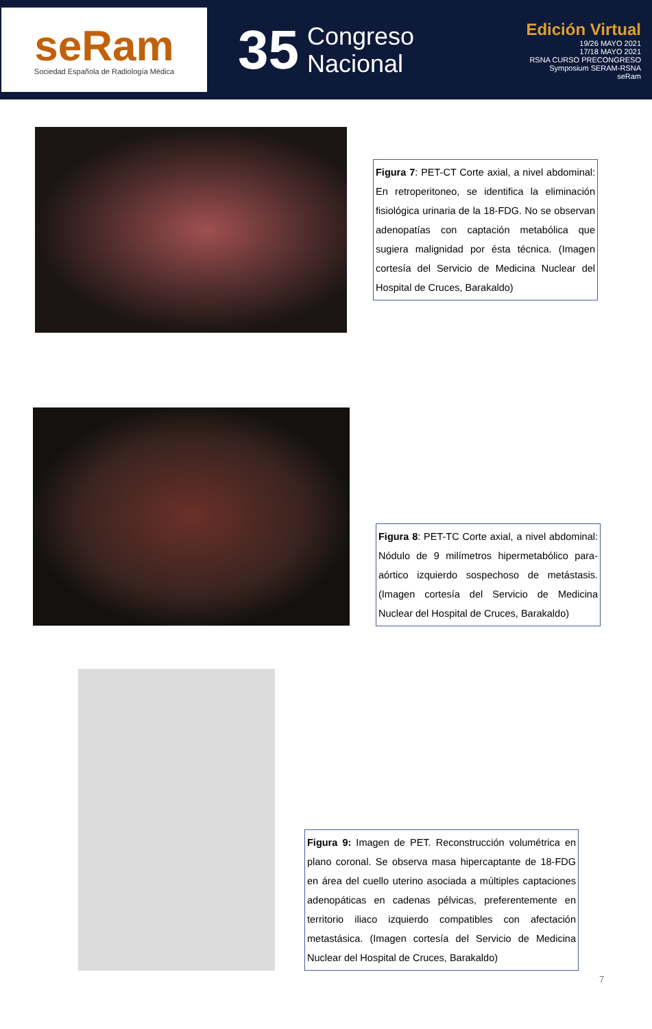seRam
Sociedad Española de Radiología Médica
35
Congreso
Nacional
Edición Virtual
19/26 MAYO 2021
17/18 MAYO 2021
RSNA CURSO PRECONGRESO
Symposium SERAM-RSNA
seRam
Figura 7: PET-CT Corte axial, a nivel abdominal: En retroperitoneo, se identifica la eliminación fisiológica urinaria de la 18-FDG. No se observan adenopatías con captación metabólica que sugiera malignidad por ésta técnica. (Imagen cortesía del Servicio de Medicina Nuclear del Hospital de Cruces, Barakaldo)
Figura 8: PET-TC Corte axial, a nivel abdominal: Nódulo de 9 milímetros hipermetabólico para-aórtico izquierdo sospechoso de metástasis. (Imagen cortesía del Servicio de Medicina Nuclear del Hospital de Cruces, Barakaldo)
Figura 9: Imagen de PET. Reconstrucción volumétrica en plano coronal. Se observa masa hipercaptante de 18-FDG en área del cuello uterino asociada a múltiples captaciones adenopáticas en cadenas pélvicas, preferentemente en territorio iliaco izquierdo compatibles con afectación metastásica. (Imagen cortesía del Servicio de Medicina Nuclear del Hospital de Cruces, Barakaldo)
7